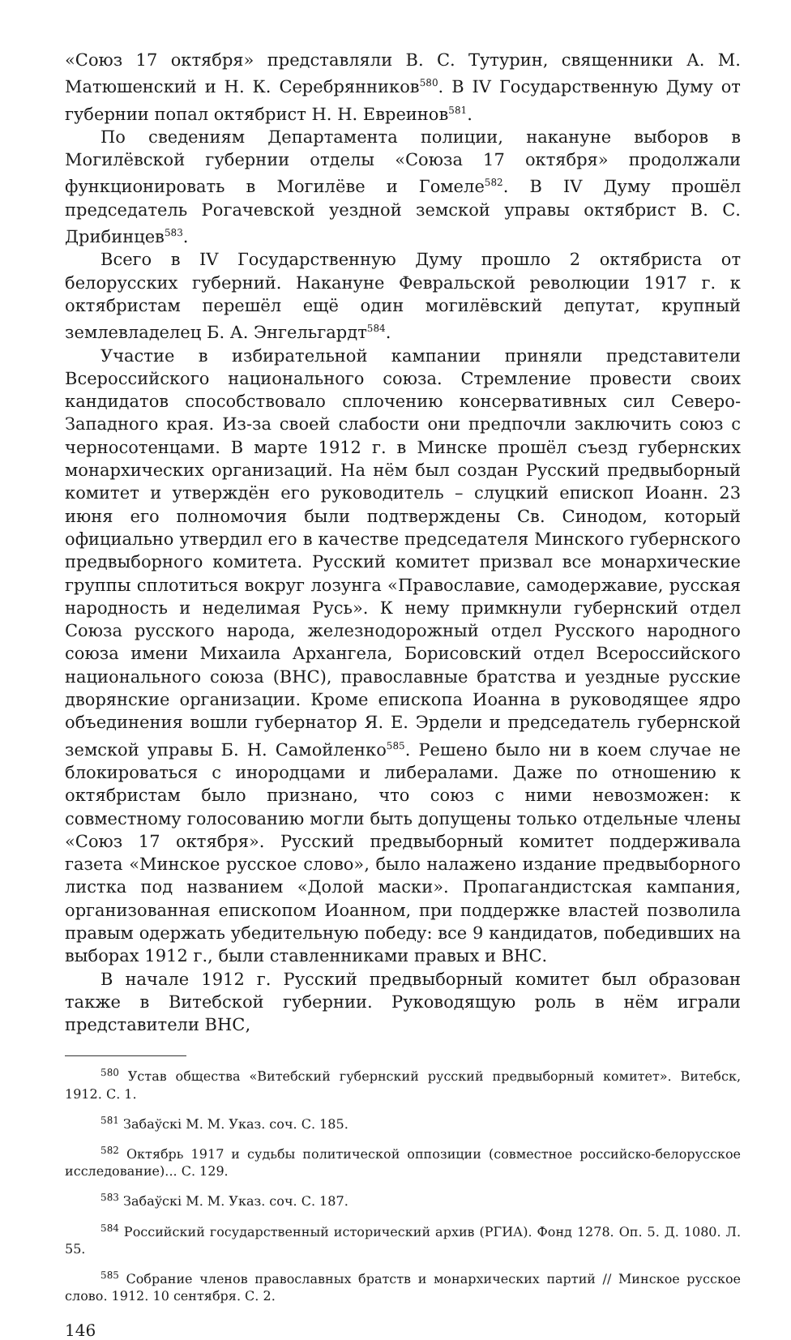«Союз 17 октября» представляли В. С. Тутурин, священники А. М. Матюшенский и Н. К. Серебрянников<sup>580</sup>. В IV Государственную Думу от губернии попал октябрист Н. Н. Евреинов<sup>581</sup>.
По сведениям Департамента полиции, накануне выборов в Могилёвской губернии отделы «Союза 17 октября» продолжали функционировать в Могилёве и Гомеле<sup>582</sup>. В IV Думу прошёл председатель Рогачевской уездной земской управы октябрист В. С. Дрибинцев<sup>583</sup>.
Всего в IV Государственную Думу прошло 2 октябриста от белорусских губерний. Накануне Февральской революции 1917 г. к октябристам перешёл ещё один могилёвский депутат, крупный землевладелец Б. А. Энгельгардт<sup>584</sup>.
Участие в избирательной кампании приняли представители Всероссийского национального союза. Стремление провести своих кандидатов способствовало сплочению консервативных сил Северо-Западного края. Из-за своей слабости они предпочли заключить союз с черносотенцами. В марте 1912 г. в Минске прошёл съезд губернских монархических организаций. На нём был создан Русский предвыборный комитет и утверждён его руководитель – слуцкий епископ Иоанн. 23 июня его полномочия были подтверждены Св. Синодом, который официально утвердил его в качестве председателя Минского губернского предвыборного комитета. Русский комитет призвал все монархические группы сплотиться вокруг лозунга «Православие, самодержавие, русская народность и неделимая Русь». К нему примкнули губернский отдел Союза русского народа, железнодорожный отдел Русского народного союза имени Михаила Архангела, Борисовский отдел Всероссийского национального союза (ВНС), православные братства и уездные русские дворянские организации. Кроме епископа Иоанна в руководящее ядро объединения вошли губернатор Я. Е. Эрдели и председатель губернской земской управы Б. Н. Самойленко<sup>585</sup>. Решено было ни в коем случае не блокироваться с инородцами и либералами. Даже по отношению к октябристам было признано, что союз с ними невозможен: к совместному голосованию могли быть допущены только отдельные члены «Союз 17 октября». Русский предвыборный комитет поддерживала газета «Минское русское слово», было налажено издание предвыборного листка под названием «Долой маски». Пропагандистская кампания, организованная епископом Иоанном, при поддержке властей позволила правым одержать убедительную победу: все 9 кандидатов, победивших на выборах 1912 г., были ставленниками правых и ВНС.
В начале 1912 г. Русский предвыборный комитет был образован также в Витебской губернии. Руководящую роль в нём играли представители ВНС,
<sup>580</sup> Устав общества «Витебский губернский русский предвыборный комитет». Витебск, 1912. С. 1.
<sup>581</sup> Забаўскі М. М. Указ. соч. С. 185.
<sup>582</sup> Октябрь 1917 и судьбы политической оппозиции (совместное российско-белорусское исследование)... С. 129.
<sup>583</sup> Забаўскі М. М. Указ. соч. С. 187.
<sup>584</sup> Российский государственный исторический архив (РГИА). Фонд 1278. Оп. 5. Д. 1080. Л. 55.
<sup>585</sup> Собрание членов православных братств и монархических партий // Минское русское слово. 1912. 10 сентября. С. 2.
146